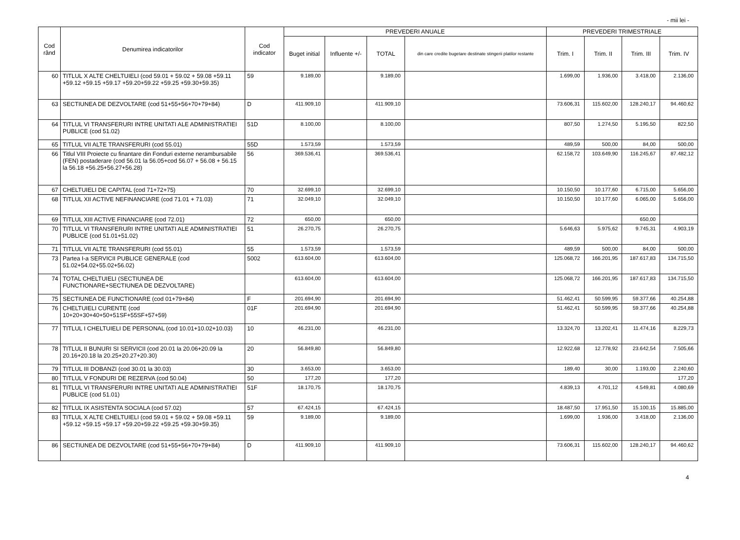- mii lei -
| Cod rând | Denumirea indicatorilor | Cod indicator | PREVEDERI ANUALE | | | | PREVEDERI TRIMESTRIALE | | | |
| --- | --- | --- | --- | --- | --- | --- | --- | --- | --- | --- |
| | | | Buget initial | Influente +/- | TOTAL | din care credite bugetare destinate stingerii platilor restante | Trim. I | Trim. II | Trim. III | Trim. IV |
| 60 | TITLUL X ALTE CHELTUIELI (cod 59.01 + 59.02 + 59.08 +59.11 +59.12 +59.15 +59.17 +59.20+59.22 +59.25 +59.30+59.35) | 59 | 9.189,00 | | 9.189,00 | | 1.699,00 | 1.936,00 | 3.418,00 | 2.136,00 |
| 63 | SECTIUNEA DE DEZVOLTARE (cod 51+55+56+70+79+84) | D | 411.909,10 | | 411.909,10 | | 73.606,31 | 115.602,00 | 128.240,17 | 94.460,62 |
| 64 | TITLUL VI TRANSFERURI INTRE UNITATI ALE ADMINISTRATIEI PUBLICE (cod 51.02) | 51D | 8.100,00 | | 8.100,00 | | 807,50 | 1.274,50 | 5.195,50 | 822,50 |
| 65 | TITLUL VII ALTE TRANSFERURI (cod 55.01) | 55D | 1.573,59 | | 1.573,59 | | 489,59 | 500,00 | 84,00 | 500,00 |
| 66 | Titlul VIII Proiecte cu finantare din Fonduri externe nerambursabile (FEN) postaderare (cod 56.01 la 56.05+cod 56.07 + 56.08 + 56.15 la 56.18 +56.25+56.27+56.28) | 56 | 369.536,41 | | 369.536,41 | | 62.158,72 | 103.649,90 | 116.245,67 | 87.482,12 |
| 67 | CHELTUIELI DE CAPITAL (cod 71+72+75) | 70 | 32.699,10 | | 32.699,10 | | 10.150,50 | 10.177,60 | 6.715,00 | 5.656,00 |
| 68 | TITLUL XII ACTIVE NEFINANCIARE (cod 71.01 + 71.03) | 71 | 32.049,10 | | 32.049,10 | | 10.150,50 | 10.177,60 | 6.065,00 | 5.656,00 |
| 69 | TITLUL XIII ACTIVE FINANCIARE (cod 72.01) | 72 | 650,00 | | 650,00 | | | | 650,00 | |
| 70 | TITLUL VI TRANSFERURI INTRE UNITATI ALE ADMINISTRATIEI PUBLICE (cod 51.01+51.02) | 51 | 26.270,75 | | 26.270,75 | | 5.646,63 | 5.975,62 | 9.745,31 | 4.903,19 |
| 71 | TITLUL VII ALTE TRANSFERURI (cod 55.01) | 55 | 1.573,59 | | 1.573,59 | | 489,59 | 500,00 | 84,00 | 500,00 |
| 73 | Partea I-a SERVICII PUBLICE GENERALE (cod 51.02+54.02+55.02+56.02) | 5002 | 613.604,00 | | 613.604,00 | | 125.068,72 | 166.201,95 | 187.617,83 | 134.715,50 |
| 74 | TOTAL CHELTUIELI (SECTIUNEA DE FUNCTIONARE+SECTIUNEA DE DEZVOLTARE) | | 613.604,00 | | 613.604,00 | | 125.068,72 | 166.201,95 | 187.617,83 | 134.715,50 |
| 75 | SECTIUNEA DE FUNCTIONARE (cod 01+79+84) | F | 201.694,90 | | 201.694,90 | | 51.462,41 | 50.599,95 | 59.377,66 | 40.254,88 |
| 76 | CHELTUIELI CURENTE (cod 10+20+30+40+50+51SF+55SF+57+59) | 01F | 201.694,90 | | 201.694,90 | | 51.462,41 | 50.599,95 | 59.377,66 | 40.254,88 |
| 77 | TITLUL I CHELTUIELI DE PERSONAL (cod 10.01+10.02+10.03) | 10 | 46.231,00 | | 46.231,00 | | 13.324,70 | 13.202,41 | 11.474,16 | 8.229,73 |
| 78 | TITLUL II BUNURI SI SERVICII (cod 20.01 la 20.06+20.09 la 20.16+20.18 la 20.25+20.27+20.30) | 20 | 56.849,80 | | 56.849,80 | | 12.922,68 | 12.778,92 | 23.642,54 | 7.505,66 |
| 79 | TITLUL III DOBANZI (cod 30.01 la 30.03) | 30 | 3.653,00 | | 3.653,00 | | 189,40 | 30,00 | 1.193,00 | 2.240,60 |
| 80 | TITLUL V FONDURI DE REZERVA (cod 50.04) | 50 | 177,20 | | 177,20 | | | | | 177,20 |
| 81 | TITLUL VI TRANSFERURI INTRE UNITATI ALE ADMINISTRATIEI PUBLICE (cod 51.01) | 51F | 18.170,75 | | 18.170,75 | | 4.839,13 | 4.701,12 | 4.549,81 | 4.080,69 |
| 82 | TITLUL IX ASISTENTA SOCIALA (cod 57.02) | 57 | 67.424,15 | | 67.424,15 | | 18.487,50 | 17.951,50 | 15.100,15 | 15.885,00 |
| 83 | TITLUL X ALTE CHELTUIELI (cod 59.01 + 59.02 + 59.08 +59.11 +59.12 +59.15 +59.17 +59.20+59.22 +59.25 +59.30+59.35) | 59 | 9.189,00 | | 9.189,00 | | 1.699,00 | 1.936,00 | 3.418,00 | 2.136,00 |
| 86 | SECTIUNEA DE DEZVOLTARE (cod 51+55+56+70+79+84) | D | 411.909,10 | | 411.909,10 | | 73.606,31 | 115.602,00 | 128.240,17 | 94.460,62 |
4